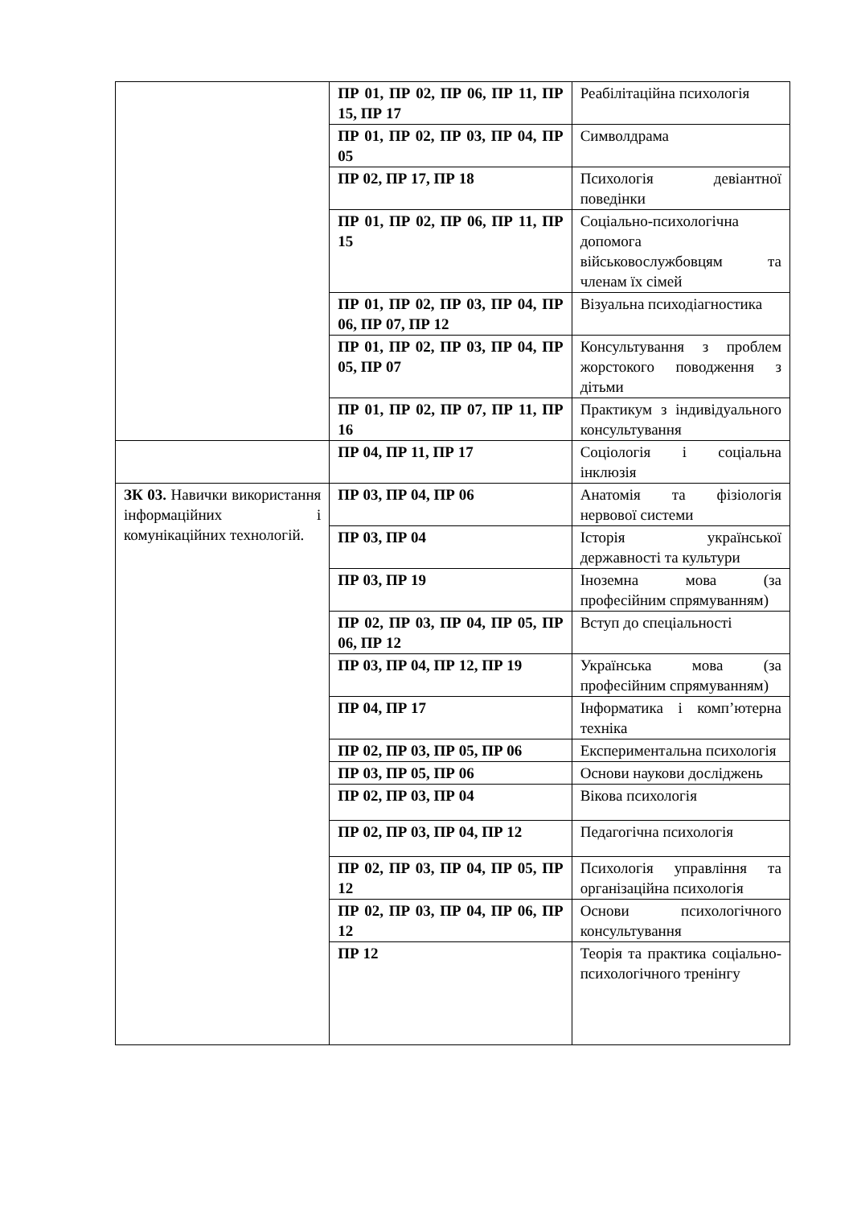| | ПР 01, ПР 02, ПР 06, ПР 11, ПР 15, ПР 17 | Реабілітаційна психологія |
| | ПР 01, ПР 02, ПР 03, ПР 04, ПР 05 | Символдрама |
| | ПР 02, ПР 17, ПР 18 | Психологія девіантної поведінки |
| | ПР 01, ПР 02, ПР 06, ПР 11, ПР 15 | Соціально-психологічна допомога військовослужбовцям та членам їх сімей |
| | ПР 01, ПР 02, ПР 03, ПР 04, ПР 06, ПР 07, ПР 12 | Візуальна психодіагностика |
| | ПР 01, ПР 02, ПР 03, ПР 04, ПР 05, ПР 07 | Консультування з проблем жорстокого поводження з дітьми |
| | ПР 01, ПР 02, ПР 07, ПР 11, ПР 16 | Практикум з індивідуального консультування |
| | ПР 04, ПР 11, ПР 17 | Соціологія і соціальна інклюзія |
| ЗК 03. Навички використання інформаційних і комунікаційних технологій. | ПР 03, ПР 04, ПР 06 | Анатомія та фізіологія нервової системи |
| | ПР 03, ПР 04 | Історія української державності та культури |
| | ПР 03, ПР 19 | Іноземна мова (за професійним спрямуванням) |
| | ПР 02, ПР 03, ПР 04, ПР 05, ПР 06, ПР 12 | Вступ до спеціальності |
| | ПР 03, ПР 04, ПР 12, ПР 19 | Українська мова (за професійним спрямуванням) |
| | ПР 04, ПР 17 | Інформатика і комп’ютерна техніка |
| | ПР 02, ПР 03, ПР 05, ПР 06 | Експериментальна психологія |
| | ПР 03, ПР 05, ПР 06 | Основи наукови досліджень |
| | ПР 02, ПР 03, ПР 04 | Вікова психологія |
| | ПР 02, ПР 03, ПР 04, ПР 12 | Педагогічна психологія |
| | ПР 02, ПР 03, ПР 04, ПР 05, ПР 12 | Психологія управління та організаційна психологія |
| | ПР 02, ПР 03, ПР 04, ПР 06, ПР 12 | Основи психологічного консультування |
| | ПР 12 | Теорія та практика соціально-психологічного тренінгу |